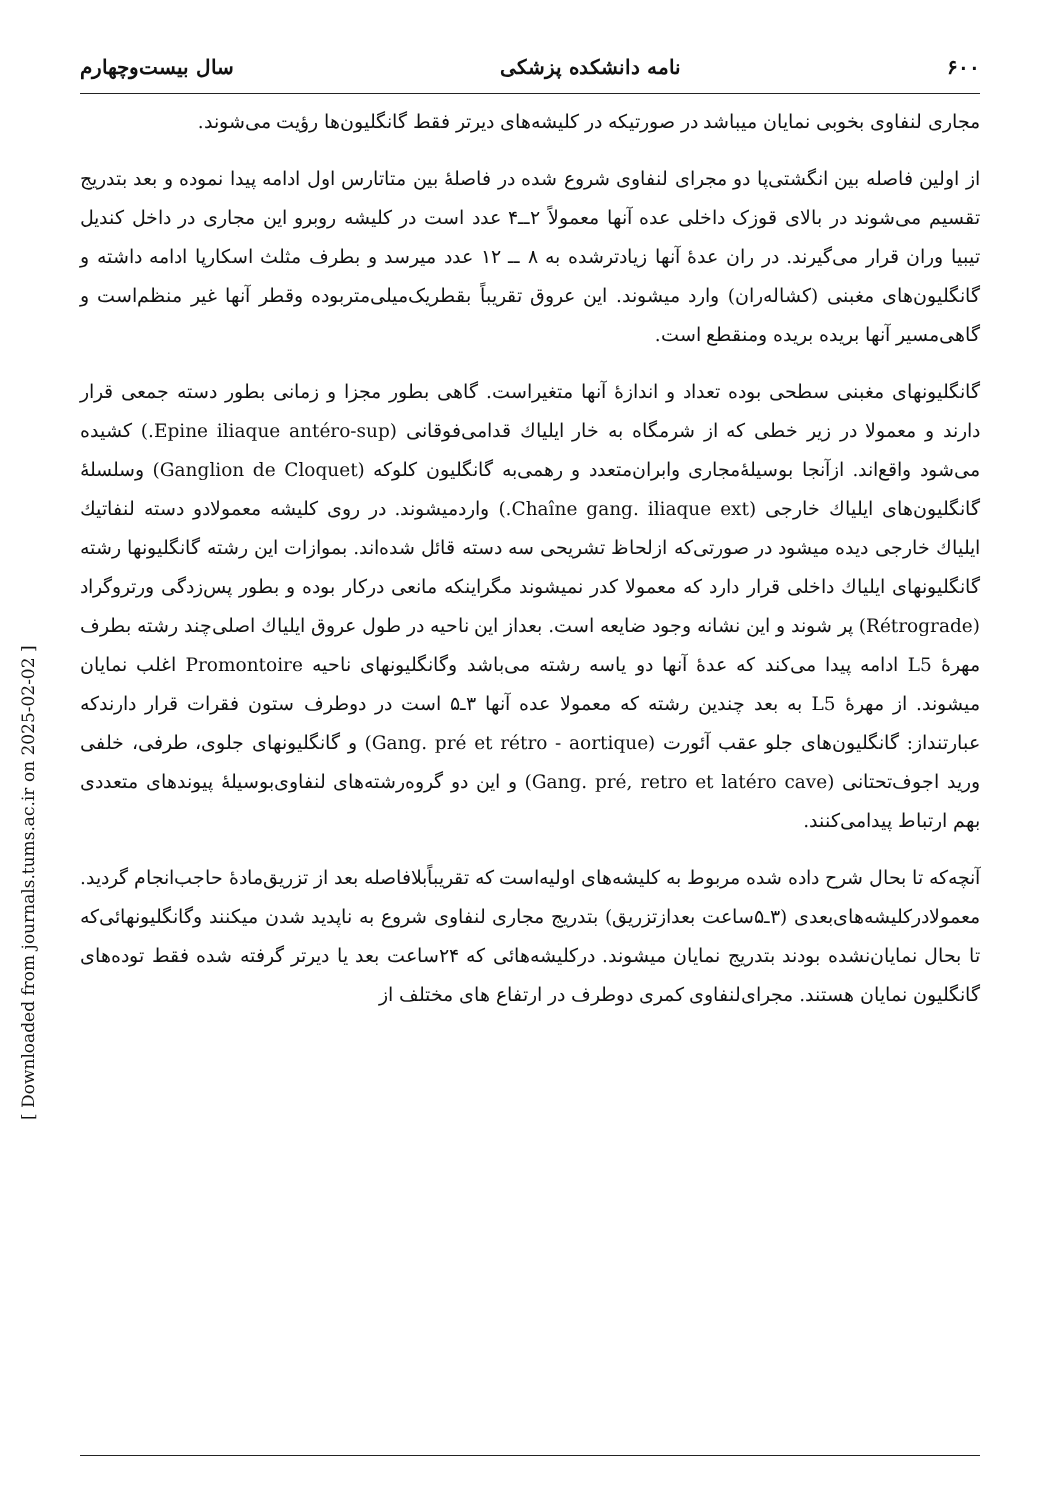[ Downloaded from journals.tums.ac.ir on 2025-02-02 ]
۶۰۰ نامه دانشکده پزشکی سال بیست‌وچهارم
مجاری لنفاوی بخوبی نمایان میباشد در صورتیکه در کلیشه‌های دیرتر فقط گانگلیون‌ها رؤیت می‌شوند.
از اولین فاصله بین انگشتی‌پا دو مجرای لنفاوی شروع شده در فاصلهٔ بین متاتارس اول ادامه پیدا نموده و بعد بتدریج تقسیم می‌شوند در بالای قوزک داخلی عده آنها معمولاً ۲ــ۴ عدد است در کلیشه روبرو این مجاری در داخل کندیل تیبیا وران قرار می‌گیرند. در ران عدهٔ آنها زیادترشده به ۸ ــ ۱۲ عدد میرسد و بطرف مثلث اسکارپا ادامه داشته و گانگلیون‌های مغبنی (کشاله‌ران) وارد میشوند. این عروق تقریباً بقطریک‌میلی‌متربوده وقطر آنها غیر منظم‌است و گاهی‌مسیر آنها بریده بریده ومنقطع است.
گانگلیونهای مغبنی سطحی بوده تعداد و اندازهٔ آنها متغیراست. گاهی بطور مجزا و زمانی بطور دسته جمعی قرار دارند و معمولا در زیر خطی که از شرمگاه به خار ایلیاك قدامی‌فوقانی (Epine iliaque antéro-sup.) کشیده می‌شود واقع‌اند. ازآنجا بوسیلهٔ‌مجاری وابران‌متعدد و رهمی‌به گانگلیون کلوکه (Ganglion de Cloquet) وسلسلهٔ گانگلیون‌های ایلیاك خارجی (Chaîne gang. iliaque ext.) واردمیشوند. در روی کلیشه معمولادو دسته لنفاتیك ایلیاك خارجی دیده میشود در صورتی‌که ازلحاظ تشریحی سه دسته قائل شده‌اند. بموازات این رشته گانگلیونها رشته گانگلیونهای ایلیاك داخلی قرار دارد که معمولا کدر نمیشوند مگراینکه مانعی درکار بوده و بطور پس‌زدگی ورتروگراد (Rétrograde) پر شوند و این نشانه وجود ضایعه است. بعداز این ناحیه در طول عروق ایلیاك اصلی‌چند رشته بطرف مهرهٔ L5 ادامه پیدا می‌کند که عدهٔ آنها دو یاسه رشته می‌باشد وگانگلیونهای ناحیه Promontoire اغلب نمایان میشوند. از مهرهٔ L5 به بعد چندین رشته که معمولا عده آنها ۳ـ۵ است در دوطرف ستون فقرات قرار دارندکه عبارتنداز: گانگلیون‌های جلو عقب آئورت (Gang. pré et rétro - aortique) و گانگلیونهای جلوی، طرفی، خلفی ورید اجوف‌تحتانی (Gang. pré, retro et latéro cave) و این دو گروه‌رشته‌های لنفاوی‌بوسیلهٔ پیوندهای متعددی بهم ارتباط پیدامی‌کنند.
آنچه‌که تا بحال شرح داده شده مربوط به کلیشه‌های اولیه‌است که تقریباًبلافاصله بعد از تزریق‌مادهٔ حاجب‌انجام گردید. معمولادرکلیشه‌های‌بعدی (۳ـ۵ساعت بعدازتزریق) بتدریج مجاری لنفاوی شروع به ناپدید شدن میکنند وگانگلیونهائی‌که تا بحال نمایان‌نشده بودند بتدریج نمایان میشوند. درکلیشه‌هائی که ۲۴ساعت بعد یا دیرتر گرفته شده فقط توده‌های گانگلیون نمایان هستند. مجرای‌لنفاوی کمری دوطرف در ارتفاع های مختلف از